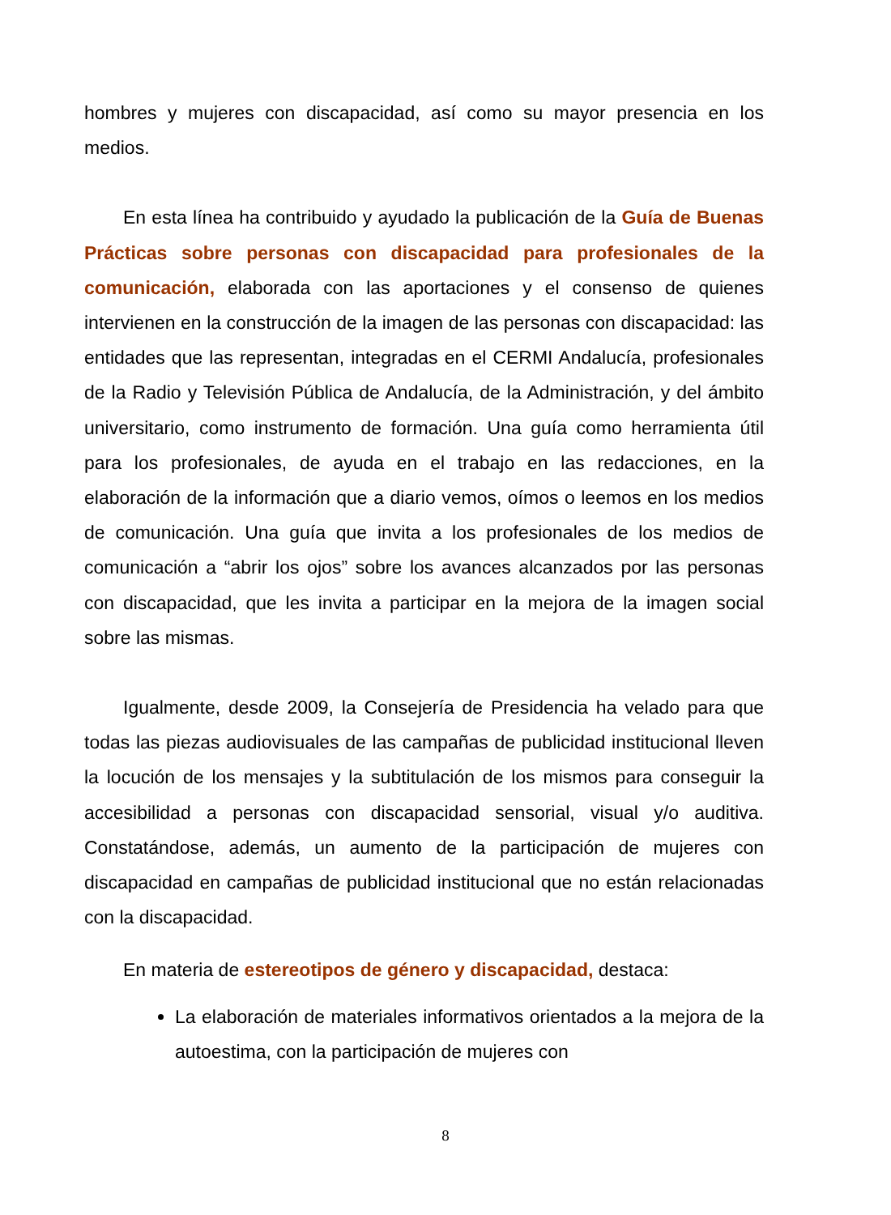hombres y mujeres con discapacidad, así como su mayor presencia en los medios.
En esta línea ha contribuido y ayudado la publicación de la Guía de Buenas Prácticas sobre personas con discapacidad para profesionales de la comunicación, elaborada con las aportaciones y el consenso de quienes intervienen en la construcción de la imagen de las personas con discapacidad: las entidades que las representan, integradas en el CERMI Andalucía, profesionales de la Radio y Televisión Pública de Andalucía, de la Administración, y del ámbito universitario, como instrumento de formación. Una guía como herramienta útil para los profesionales, de ayuda en el trabajo en las redacciones, en la elaboración de la información que a diario vemos, oímos o leemos en los medios de comunicación. Una guía que invita a los profesionales de los medios de comunicación a “abrir los ojos” sobre los avances alcanzados por las personas con discapacidad, que les invita a participar en la mejora de la imagen social sobre las mismas.
Igualmente, desde 2009, la Consejería de Presidencia ha velado para que todas las piezas audiovisuales de las campañas de publicidad institucional lleven la locución de los mensajes y la subtitulación de los mismos para conseguir la accesibilidad a personas con discapacidad sensorial, visual y/o auditiva. Constatándose, además, un aumento de la participación de mujeres con discapacidad en campañas de publicidad institucional que no están relacionadas con la discapacidad.
En materia de estereotipos de género y discapacidad, destaca:
La elaboración de materiales informativos orientados a la mejora de la autoestima, con la participación de mujeres con
8